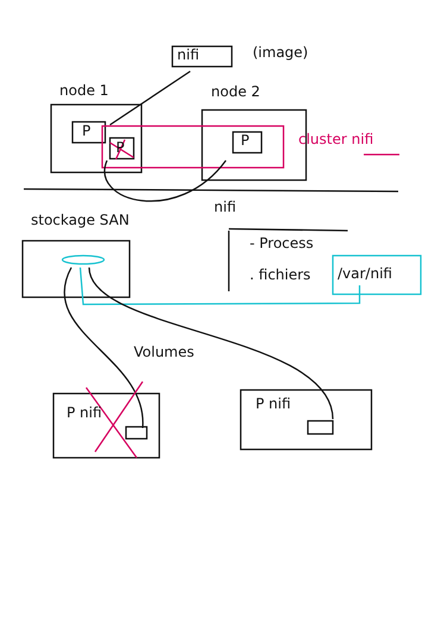nifi (image)
node 1 node 2
P
P P cluster nifi
stockage SAN
nifi
- Process
. fichiers /var/nifi
Volumes
P nifi
P nifi